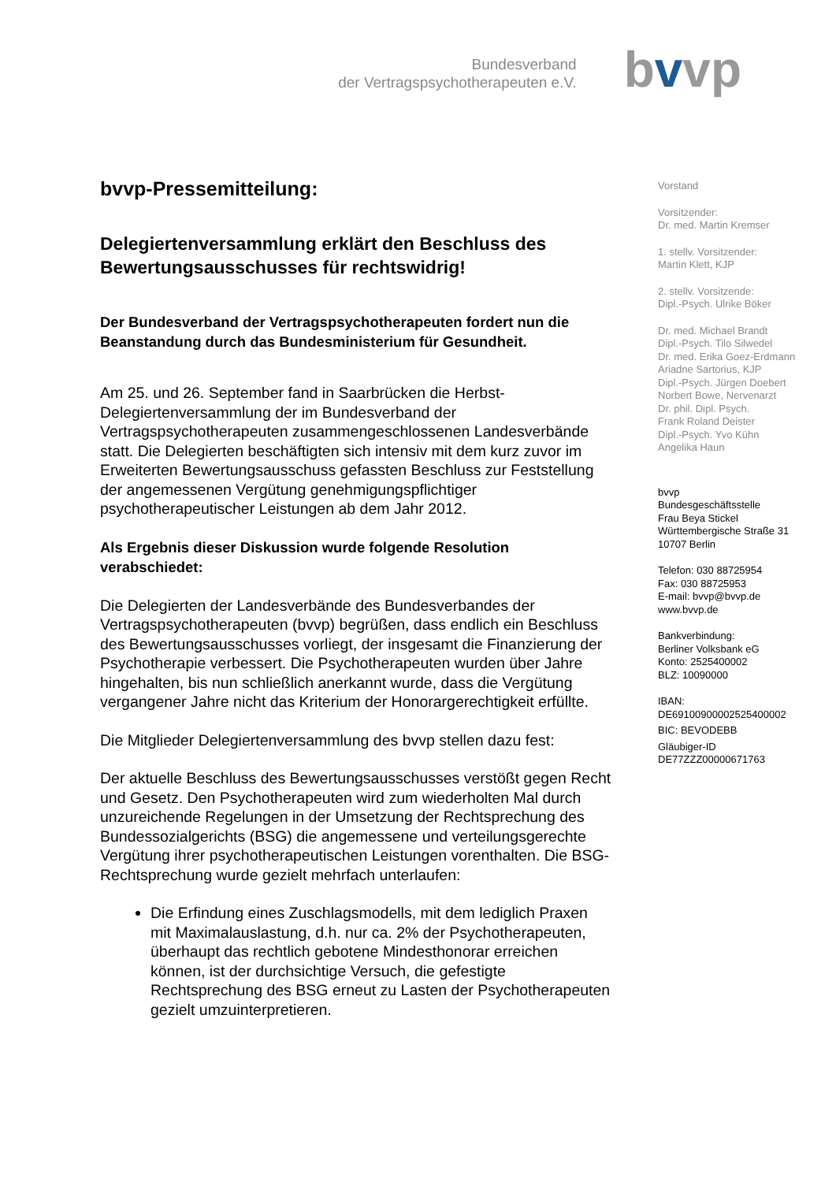Bundesverband
der Vertragspsychotherapeuten e.V.
bvv p
bvvp-Pressemitteilung:
Delegiertenversammlung erklärt den Beschluss des Bewertungsausschusses für rechtswidrig!
Der Bundesverband der Vertragspsychotherapeuten fordert nun die Beanstandung durch das Bundesministerium für Gesundheit.
Am 25. und 26. September fand in Saarbrücken die Herbst-Delegiertenversammlung der im Bundesverband der Vertragspsychotherapeuten zusammengeschlossenen Landesverbände statt. Die Delegierten beschäftigten sich intensiv mit dem kurz zuvor im Erweiterten Bewertungsausschuss gefassten Beschluss zur Feststellung der angemessenen Vergütung genehmigungspflichtiger psychotherapeutischer Leistungen ab dem Jahr 2012.
Als Ergebnis dieser Diskussion wurde folgende Resolution verabschiedet:
Die Delegierten der Landesverbände des Bundesverbandes der Vertragspsychotherapeuten (bvvp) begrüßen, dass endlich ein Beschluss des Bewertungsausschusses vorliegt, der insgesamt die Finanzierung der Psychotherapie verbessert. Die Psychotherapeuten wurden über Jahre hingehalten, bis nun schließlich anerkannt wurde, dass die Vergütung vergangener Jahre nicht das Kriterium der Honorargerechtigkeit erfüllte.
Die Mitglieder Delegiertenversammlung des bvvp stellen dazu fest:
Der aktuelle Beschluss des Bewertungsausschusses verstößt gegen Recht und Gesetz. Den Psychotherapeuten wird zum wiederholten Mal durch unzureichende Regelungen in der Umsetzung der Rechtsprechung des Bundessozialgerichts (BSG) die angemessene und verteilungsgerechte Vergütung ihrer psychotherapeutischen Leistungen vorenthalten. Die BSG-Rechtsprechung wurde gezielt mehrfach unterlaufen:
Die Erfindung eines Zuschlagsmodells, mit dem lediglich Praxen mit Maximalauslastung, d.h. nur ca. 2% der Psychotherapeuten, überhaupt das rechtlich gebotene Mindesthonorar erreichen können, ist der durchsichtige Versuch, die gefestigte Rechtsprechung des BSG erneut zu Lasten der Psychotherapeuten gezielt umzuinterpretieren.
Vorstand
Vorsitzender:
Dr. med. Martin Kremser
1. stellv. Vorsitzender:
Martin Klett, KJP
2. stellv. Vorsitzende:
Dipl.-Psych. Ulrike Böker
Dr. med. Michael Brandt
Dipl.-Psych. Tilo Silwedel
Dr. med. Erika Goez-Erdmann
Ariadne Sartorius, KJP
Dipl.-Psych. Jürgen Doebert
Norbert Bowe, Nervenarzt
Dr. phil. Dipl. Psych.
Frank Roland Deister
Dipl.-Psych. Yvo Kühn
Angelika Haun
bvvp
Bundesgeschäftsstelle
Frau Beya Stickel
Württembergische Straße 31
10707 Berlin
Telefon: 030 88725954
Fax: 030 88725953
E-mail: bvvp@bvvp.de
www.bvvp.de
Bankverbindung:
Berliner Volksbank eG
Konto: 2525400002
BLZ: 10090000
IBAN:
DE69100900002525400002
BIC: BEVODEBB
Gläubiger-ID
DE77ZZZ00000671763